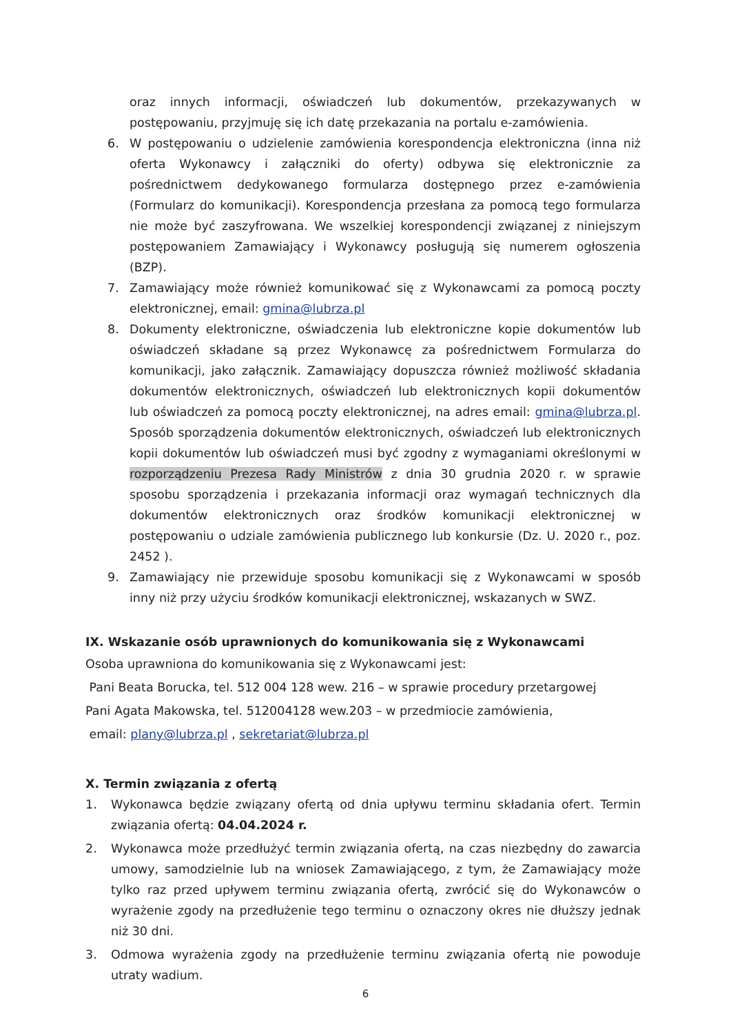oraz innych informacji, oświadczeń lub dokumentów, przekazywanych w postępowaniu, przyjmuję się ich datę przekazania na portalu e-zamówienia.
6. W postępowaniu o udzielenie zamówienia korespondencja elektroniczna (inna niż oferta Wykonawcy i załączniki do oferty) odbywa się elektronicznie za pośrednictwem dedykowanego formularza dostępnego przez e-zamówienia (Formularz do komunikacji). Korespondencja przesłana za pomocą tego formularza nie może być zaszyfrowana. We wszelkiej korespondencji związanej z niniejszym postępowaniem Zamawiający i Wykonawcy posługują się numerem ogłoszenia (BZP).
7. Zamawiający może również komunikować się z Wykonawcami za pomocą poczty elektronicznej, email: gmina@lubrza.pl
8. Dokumenty elektroniczne, oświadczenia lub elektroniczne kopie dokumentów lub oświadczeń składane są przez Wykonawcę za pośrednictwem Formularza do komunikacji, jako załącznik. Zamawiający dopuszcza również możliwość składania dokumentów elektronicznych, oświadczeń lub elektronicznych kopii dokumentów lub oświadczeń za pomocą poczty elektronicznej, na adres email: gmina@lubrza.pl. Sposób sporządzenia dokumentów elektronicznych, oświadczeń lub elektronicznych kopii dokumentów lub oświadczeń musi być zgodny z wymaganiami określonymi w rozporządzeniu Prezesa Rady Ministrów z dnia 30 grudnia 2020 r. w sprawie sposobu sporządzenia i przekazania informacji oraz wymagań technicznych dla dokumentów elektronicznych oraz środków komunikacji elektronicznej w postępowaniu o udziale zamówienia publicznego lub konkursie (Dz. U. 2020 r., poz. 2452 ).
9. Zamawiający nie przewiduje sposobu komunikacji się z Wykonawcami w sposób inny niż przy użyciu środków komunikacji elektronicznej, wskazanych w SWZ.
IX. Wskazanie osób uprawnionych do komunikowania się z Wykonawcami
Osoba uprawniona do komunikowania się z Wykonawcami jest:
Pani Beata Borucka, tel. 512 004 128 wew. 216 – w sprawie procedury przetargowej
Pani Agata Makowska, tel. 512004128 wew.203 – w przedmiocie zamówienia,
email: plany@lubrza.pl , sekretariat@lubrza.pl
X. Termin związania z ofertą
1. Wykonawca będzie związany ofertą od dnia upływu terminu składania ofert. Termin związania ofertą: 04.04.2024 r.
2. Wykonawca może przedłużyć termin związania ofertą, na czas niezbędny do zawarcia umowy, samodzielnie lub na wniosek Zamawiającego, z tym, że Zamawiający może tylko raz przed upływem terminu związania ofertą, zwrócić się do Wykonawców o wyrażenie zgody na przedłużenie tego terminu o oznaczony okres nie dłuższy jednak niż 30 dni.
3. Odmowa wyrażenia zgody na przedłużenie terminu związania ofertą nie powoduje utraty wadium.
6